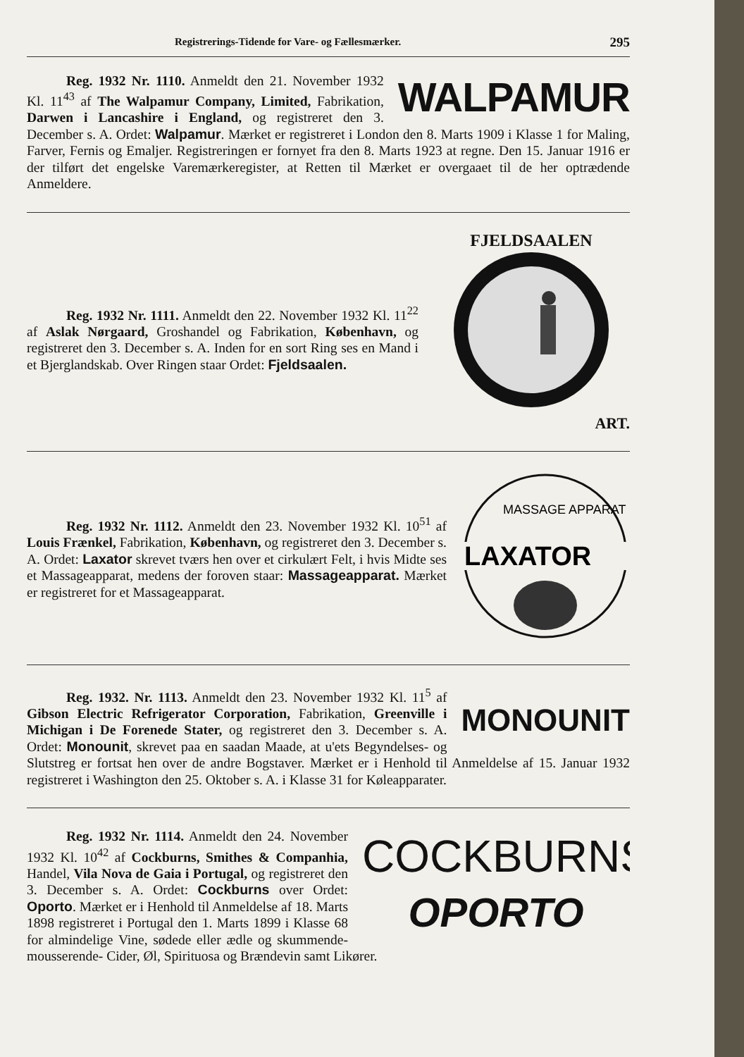Registrerings-Tidende for Vare- og Fællesmærker. 295
WALPAMUR
Reg. 1932 Nr. 1110. Anmeldt den 21. November 1932 Kl. 11<sup>43</sup> af The Walpamur Company, Limited, Fabrikation, Darwen i Lancashire i England, og registreret den 3. December s. A. Ordet: Walpamur. Mærket er registreret i London den 8. Marts 1909 i Klasse 1 for Maling, Farver, Fernis og Emaljer. Registreringen er fornyet fra den 8. Marts 1923 at regne. Den 15. Januar 1916 er der tilført det engelske Varemærkeregister, at Retten til Mærket er overgaaet til de her optrædende Anmeldere.
FJELDSAALEN
ART.
Reg. 1932 Nr. 1111. Anmeldt den 22. November 1932 Kl. 11<sup>22</sup> af Aslak Nørgaard, Groshandel og Fabrikation, København, og registreret den 3. December s. A. Inden for en sort Ring ses en Mand i et Bjerglandskab. Over Ringen staar Ordet: Fjeldsaalen.
MASSAGE APPARAT
LAXATOR
Reg. 1932 Nr. 1112. Anmeldt den 23. November 1932 Kl. 10<sup>51</sup> af Louis Frænkel, Fabrikation, København, og registreret den 3. December s. A. Ordet: Laxator skrevet tværs hen over et cirkulært Felt, i hvis Midte ses et Massageapparat, medens der foroven staar: Massageapparat. Mærket er registreret for et Massageapparat.
MONOUNIT
Reg. 1932. Nr. 1113. Anmeldt den 23. November 1932 Kl. 11<sup>5</sup> af Gibson Electric Refrigerator Corporation, Fabrikation, Greenville i Michigan i De Forenede Stater, og registreret den 3. December s. A. Ordet: Monounit, skrevet paa en saadan Maade, at u'ets Begyndelses- og Slutstreg er fortsat hen over de andre Bogstaver. Mærket er i Henhold til Anmeldelse af 15. Januar 1932 registreret i Washington den 25. Oktober s. A. i Klasse 31 for Køleapparater.
COCKBURNS
OPORTO
Reg. 1932 Nr. 1114. Anmeldt den 24. November 1932 Kl. 10<sup>42</sup> af Cockburns, Smithes & Companhia, Handel, Vila Nova de Gaia i Portugal, og registreret den 3. December s. A. Ordet: Cockburns over Ordet: Oporto. Mærket er i Henhold til Anmeldelse af 18. Marts 1898 registreret i Portugal den 1. Marts 1899 i Klasse 68 for almindelige Vine, sødede eller ædle og skummende- mousserende- Cider, Øl, Spirituosa og Brændevin samt Likører.